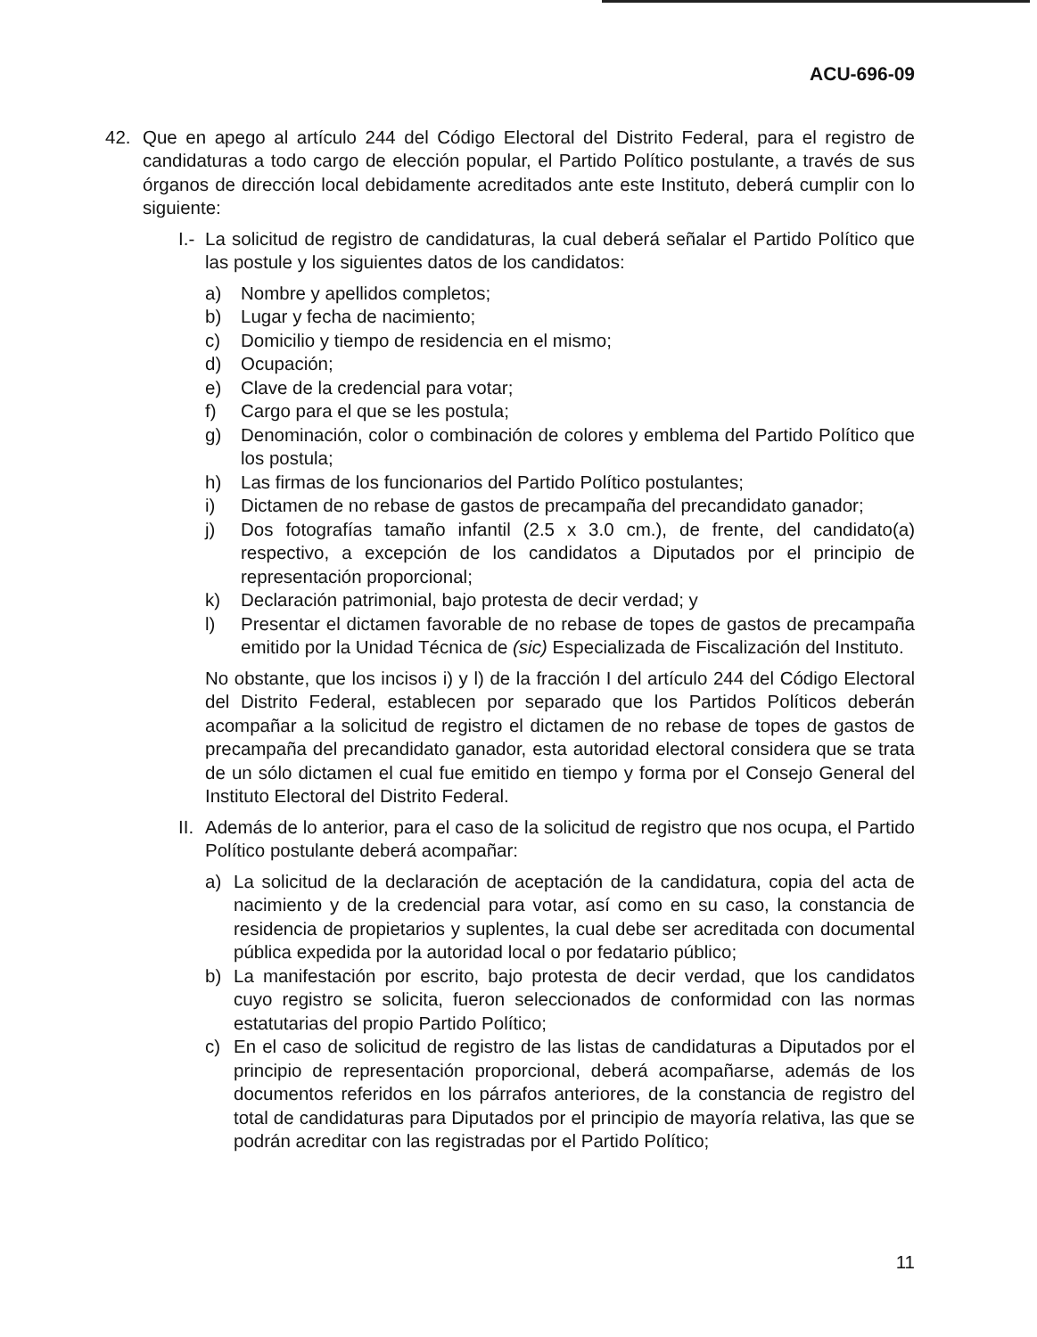ACU-696-09
42. Que en apego al artículo 244 del Código Electoral del Distrito Federal, para el registro de candidaturas a todo cargo de elección popular, el Partido Político postulante, a través de sus órganos de dirección local debidamente acreditados ante este Instituto, deberá cumplir con lo siguiente:
I.- La solicitud de registro de candidaturas, la cual deberá señalar el Partido Político que las postule y los siguientes datos de los candidatos:
a) Nombre y apellidos completos;
b) Lugar y fecha de nacimiento;
c) Domicilio y tiempo de residencia en el mismo;
d) Ocupación;
e) Clave de la credencial para votar;
f) Cargo para el que se les postula;
g) Denominación, color o combinación de colores y emblema del Partido Político que los postula;
h) Las firmas de los funcionarios del Partido Político postulantes;
i) Dictamen de no rebase de gastos de precampaña del precandidato ganador;
j) Dos fotografías tamaño infantil (2.5 x 3.0 cm.), de frente, del candidato(a) respectivo, a excepción de los candidatos a Diputados por el principio de representación proporcional;
k) Declaración patrimonial, bajo protesta de decir verdad; y
l) Presentar el dictamen favorable de no rebase de topes de gastos de precampaña emitido por la Unidad Técnica de (sic) Especializada de Fiscalización del Instituto.
No obstante, que los incisos i) y l) de la fracción I del artículo 244 del Código Electoral del Distrito Federal, establecen por separado que los Partidos Políticos deberán acompañar a la solicitud de registro el dictamen de no rebase de topes de gastos de precampaña del precandidato ganador, esta autoridad electoral considera que se trata de un sólo dictamen el cual fue emitido en tiempo y forma por el Consejo General del Instituto Electoral del Distrito Federal.
II. Además de lo anterior, para el caso de la solicitud de registro que nos ocupa, el Partido Político postulante deberá acompañar:
a) La solicitud de la declaración de aceptación de la candidatura, copia del acta de nacimiento y de la credencial para votar, así como en su caso, la constancia de residencia de propietarios y suplentes, la cual debe ser acreditada con documental pública expedida por la autoridad local o por fedatario público;
b) La manifestación por escrito, bajo protesta de decir verdad, que los candidatos cuyo registro se solicita, fueron seleccionados de conformidad con las normas estatutarias del propio Partido Político;
c) En el caso de solicitud de registro de las listas de candidaturas a Diputados por el principio de representación proporcional, deberá acompañarse, además de los documentos referidos en los párrafos anteriores, de la constancia de registro del total de candidaturas para Diputados por el principio de mayoría relativa, las que se podrán acreditar con las registradas por el Partido Político;
11